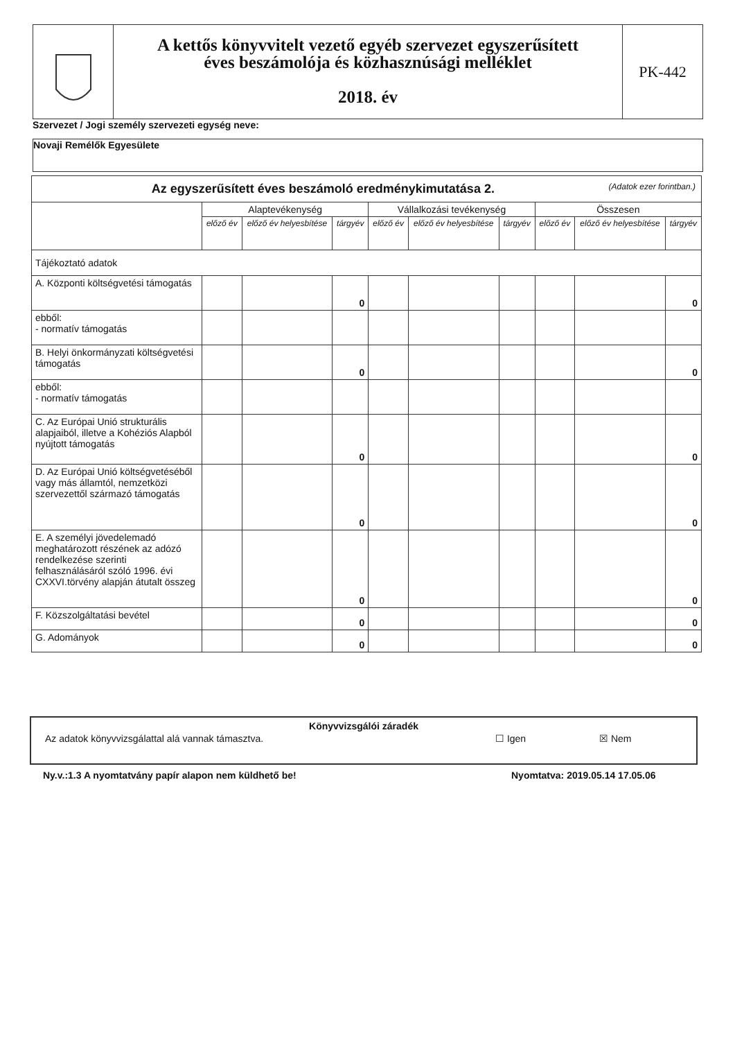A kettős könyvvitelt vezető egyéb szervezet egyszerűsített
éves beszámolója és közhasznúsági melléklet
2018. év
PK-442
Szervezet / Jogi személy szervezeti egység neve:
Novaji Remélők Egyesülete
| Az egyszerűsített éves beszámoló eredménykimutatása 2. (Adatok ezer forintban.) | | | | | | | | | |
| --- | --- | --- | --- | --- | --- | --- | --- | --- | --- |
| | Alaptevékenység | | | Vállalkozási tevékenység | | | Összesen | | |
| | előző év | előző év helyesbítése | tárgyév | előző év | előző év helyesbítése | tárgyév | előző év | előző év helyesbítése | tárgyév |
| Tájékoztató adatok | | | | | | | | | |
| A. Központi költségvetési támogatás | | | 0 | | | | | | 0 |
| ebből: - normatív támogatás | | | | | | | | | |
| B. Helyi önkormányzati költségvetési támogatás | | | 0 | | | | | | 0 |
| ebből: - normatív támogatás | | | | | | | | | |
| C. Az Európai Unió strukturális alapjaiból, illetve a Kohéziós Alapból nyújtott támogatás | | | 0 | | | | | | 0 |
| D. Az Európai Unió költségvetéséből vagy más államtól, nemzetközi szervezettől származó támogatás | | | 0 | | | | | | 0 |
| E. A személyi jövedelemadó meghatározott részének az adózó rendelkezése szerinti felhasználásáról szóló 1996. évi CXXVI.törvény alapján átutalt összeg | | | 0 | | | | | | 0 |
| F. Közszolgáltatási bevétel | | | 0 | | | | | | 0 |
| G. Adományok | | | 0 | | | | | | 0 |
Könyvvizsgálói záradék
Az adatok könyvvizsgálattal alá vannak támasztva. ☐ Igen ☒ Nem
Ny.v.:1.3 A nyomtatvány papír alapon nem küldhető be!
Nyomtatva: 2019.05.14 17.05.06